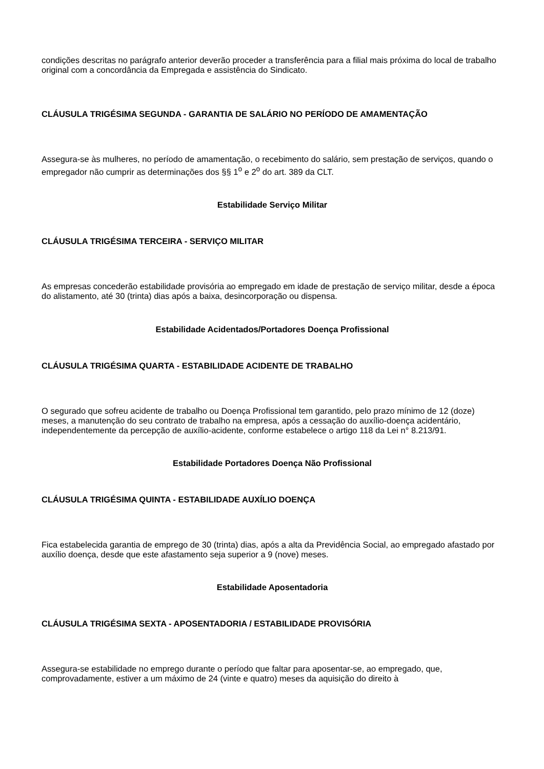condições descritas no parágrafo anterior deverão proceder a transferência para a filial mais próxima do local de trabalho original com a concordância da Empregada e assistência do Sindicato.
CLÁUSULA TRIGÉSIMA SEGUNDA - GARANTIA DE SALÁRIO NO PERÍODO DE AMAMENTAÇÃO
Assegura-se às mulheres, no período de amamentação, o recebimento do salário, sem prestação de serviços, quando o empregador não cumprir as determinações dos §§ 1<sup>o</sup> e 2<sup>o</sup> do art. 389 da CLT.
Estabilidade Serviço Militar
CLÁUSULA TRIGÉSIMA TERCEIRA - SERVIÇO MILITAR
As empresas concederão estabilidade provisória ao empregado em idade de prestação de serviço militar, desde a época do alistamento, até 30 (trinta) dias após a baixa, desincorporação ou dispensa.
Estabilidade Acidentados/Portadores Doença Profissional
CLÁUSULA TRIGÉSIMA QUARTA - ESTABILIDADE ACIDENTE DE TRABALHO
O segurado que sofreu acidente de trabalho ou Doença Profissional tem garantido, pelo prazo mínimo de 12 (doze) meses, a manutenção do seu contrato de trabalho na empresa, após a cessação do auxílio-doença acidentário, independentemente da percepção de auxílio-acidente, conforme estabelece o artigo 118 da Lei n° 8.213/91.
Estabilidade Portadores Doença Não Profissional
CLÁUSULA TRIGÉSIMA QUINTA - ESTABILIDADE AUXÍLIO DOENÇA
Fica estabelecida garantia de emprego de 30 (trinta) dias, após a alta da Previdência Social, ao empregado afastado por auxílio doença, desde que este afastamento seja superior a 9 (nove) meses.
Estabilidade Aposentadoria
CLÁUSULA TRIGÉSIMA SEXTA - APOSENTADORIA / ESTABILIDADE PROVISÓRIA
Assegura-se estabilidade no emprego durante o período que faltar para aposentar-se, ao empregado, que, comprovadamente, estiver a um máximo de 24 (vinte e quatro) meses da aquisição do direito à